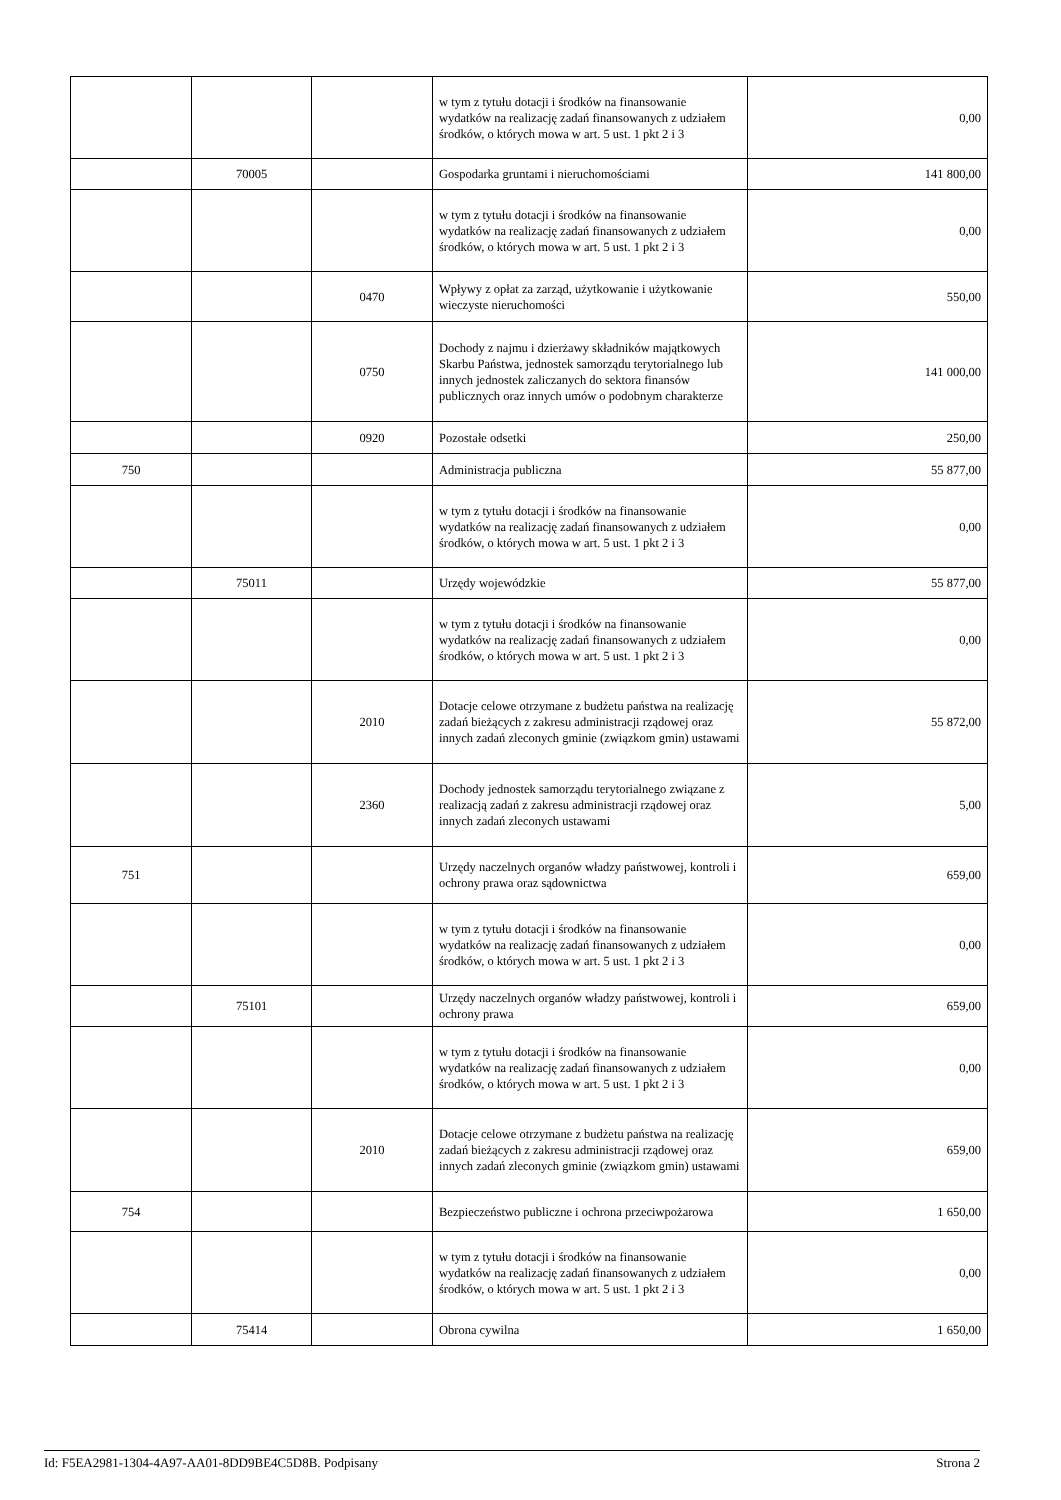| | | | w tym z tytułu dotacji i środków na finansowanie wydatków na realizację zadań finansowanych z udziałem środków, o których mowa w art. 5 ust. 1 pkt 2 i 3 | 0,00 |
| | 70005 | | Gospodarka gruntami i nieruchomościami | 141 800,00 |
| | | | w tym z tytułu dotacji i środków na finansowanie wydatków na realizację zadań finansowanych z udziałem środków, o których mowa w art. 5 ust. 1 pkt 2 i 3 | 0,00 |
| | | 0470 | Wpływy z opłat za zarząd, użytkowanie i użytkowanie wieczyste nieruchomości | 550,00 |
| | | 0750 | Dochody z najmu i dzierżawy składników majątkowych Skarbu Państwa, jednostek samorządu terytorialnego lub innych jednostek zaliczanych do sektora finansów publicznych oraz innych umów o podobnym charakterze | 141 000,00 |
| | | 0920 | Pozostałe odsetki | 250,00 |
| 750 | | | Administracja publiczna | 55 877,00 |
| | | | w tym z tytułu dotacji i środków na finansowanie wydatków na realizację zadań finansowanych z udziałem środków, o których mowa w art. 5 ust. 1 pkt 2 i 3 | 0,00 |
| | 75011 | | Urzędy wojewódzkie | 55 877,00 |
| | | | w tym z tytułu dotacji i środków na finansowanie wydatków na realizację zadań finansowanych z udziałem środków, o których mowa w art. 5 ust. 1 pkt 2 i 3 | 0,00 |
| | | 2010 | Dotacje celowe otrzymane z budżetu państwa na realizację zadań bieżących z zakresu administracji rządowej oraz innych zadań zleconych gminie (związkom gmin) ustawami | 55 872,00 |
| | | 2360 | Dochody jednostek samorządu terytorialnego związane z realizacją zadań z zakresu administracji rządowej oraz innych zadań zleconych ustawami | 5,00 |
| 751 | | | Urzędy naczelnych organów władzy państwowej, kontroli i ochrony prawa oraz sądownictwa | 659,00 |
| | | | w tym z tytułu dotacji i środków na finansowanie wydatków na realizację zadań finansowanych z udziałem środków, o których mowa w art. 5 ust. 1 pkt 2 i 3 | 0,00 |
| | 75101 | | Urzędy naczelnych organów władzy państwowej, kontroli i ochrony prawa | 659,00 |
| | | | w tym z tytułu dotacji i środków na finansowanie wydatków na realizację zadań finansowanych z udziałem środków, o których mowa w art. 5 ust. 1 pkt 2 i 3 | 0,00 |
| | | 2010 | Dotacje celowe otrzymane z budżetu państwa na realizację zadań bieżących z zakresu administracji rządowej oraz innych zadań zleconych gminie (związkom gmin) ustawami | 659,00 |
| 754 | | | Bezpieczeństwo publiczne i ochrona przeciwpożarowa | 1 650,00 |
| | | | w tym z tytułu dotacji i środków na finansowanie wydatków na realizację zadań finansowanych z udziałem środków, o których mowa w art. 5 ust. 1 pkt 2 i 3 | 0,00 |
| | 75414 | | Obrona cywilna | 1 650,00 |
Id: F5EA2981-1304-4A97-AA01-8DD9BE4C5D8B. Podpisany Strona 2